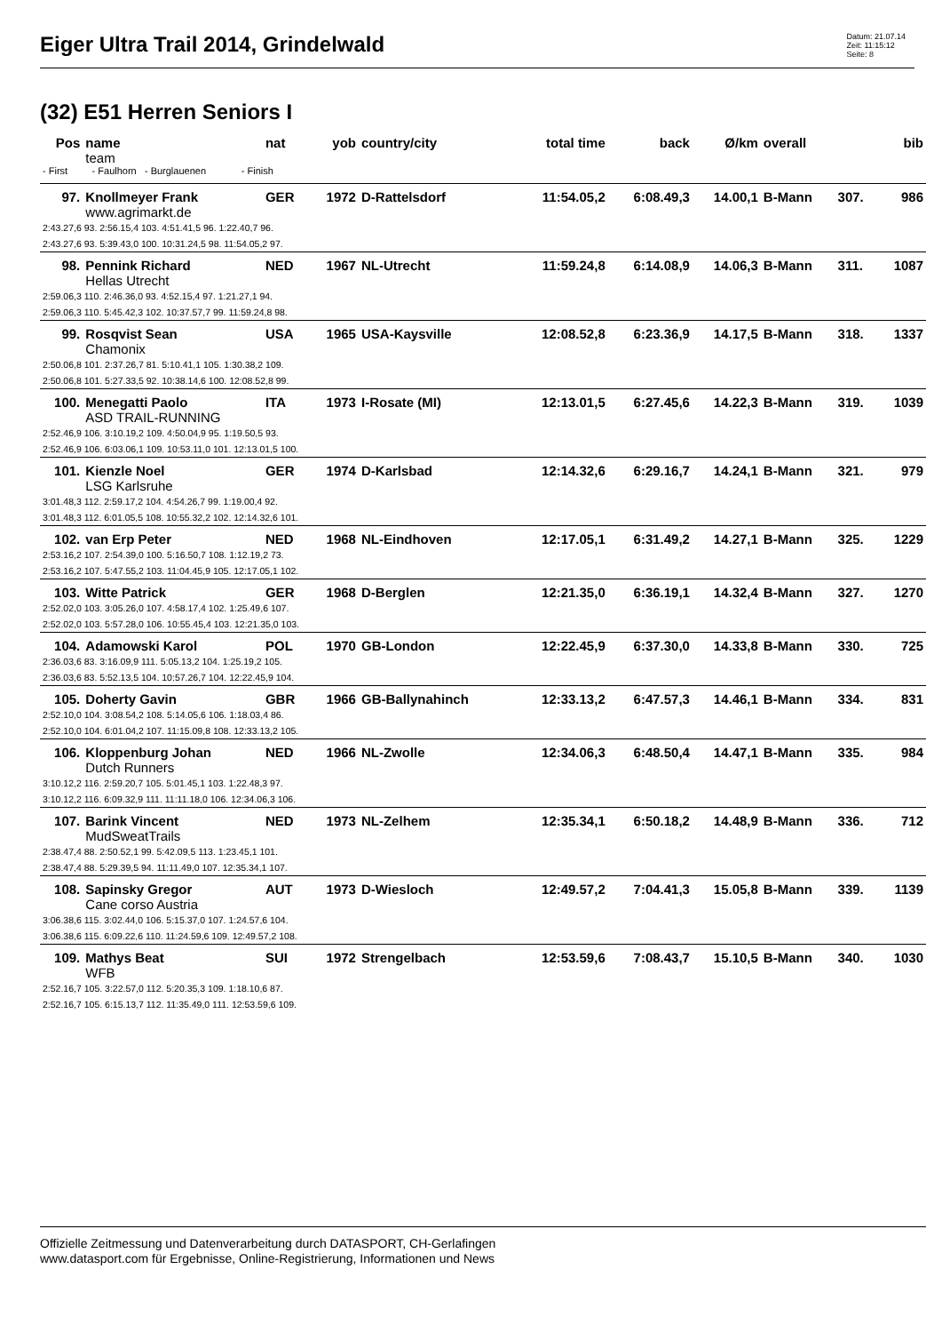Eiger Ultra Trail 2014, Grindelwald
Datum: 21.07.14
Zeit: 11:15:12
Seite: 8
(32) E51 Herren Seniors I
| Pos | name | nat | yob | country/city | total time | back | Ø/km | overall | | bib |
| --- | --- | --- | --- | --- | --- | --- | --- | --- | --- | --- |
| | team | | | | | | | | | |
| - First - Faulhorn - Burglauenen - Finish | | | | | | | | | | |
| 97. | Knollmeyer Frank | GER | 1972 | D-Rattelsdorf | 11:54.05,2 | 6:08.49,3 | 14.00,1 | B-Mann | 307. | 986 |
| | www.agrimarkt.de | | | | | | | | | |
| 2:43.27,6 93. 2:56.15,4 103. 4:51.41,5 96. 1:22.40,7 96. | | | | | | | | | | |
| 2:43.27,6 93. 5:39.43,0 100. 10:31.24,5 98. 11:54.05,2 97. | | | | | | | | | | |
| 98. | Pennink Richard | NED | 1967 | NL-Utrecht | 11:59.24,8 | 6:14.08,9 | 14.06,3 | B-Mann | 311. | 1087 |
| | Hellas Utrecht | | | | | | | | | |
| 2:59.06,3 110. 2:46.36,0 93. 4:52.15,4 97. 1:21.27,1 94. | | | | | | | | | | |
| 2:59.06,3 110. 5:45.42,3 102. 10:37.57,7 99. 11:59.24,8 98. | | | | | | | | | | |
| 99. | Rosqvist Sean | USA | 1965 | USA-Kaysville | 12:08.52,8 | 6:23.36,9 | 14.17,5 | B-Mann | 318. | 1337 |
| | Chamonix | | | | | | | | | |
| 2:50.06,8 101. 2:37.26,7 81. 5:10.41,1 105. 1:30.38,2 109. | | | | | | | | | | |
| 2:50.06,8 101. 5:27.33,5 92. 10:38.14,6 100. 12:08.52,8 99. | | | | | | | | | | |
| 100. | Menegatti Paolo | ITA | 1973 | I-Rosate (MI) | 12:13.01,5 | 6:27.45,6 | 14.22,3 | B-Mann | 319. | 1039 |
| | ASD TRAIL-RUNNING | | | | | | | | | |
| 2:52.46,9 106. 3:10.19,2 109. 4:50.04,9 95. 1:19.50,5 93. | | | | | | | | | | |
| 2:52.46,9 106. 6:03.06,1 109. 10:53.11,0 101. 12:13.01,5 100. | | | | | | | | | | |
| 101. | Kienzle Noel | GER | 1974 | D-Karlsbad | 12:14.32,6 | 6:29.16,7 | 14.24,1 | B-Mann | 321. | 979 |
| | LSG Karlsruhe | | | | | | | | | |
| 3:01.48,3 112. 2:59.17,2 104. 4:54.26,7 99. 1:19.00,4 92. | | | | | | | | | | |
| 3:01.48,3 112. 6:01.05,5 108. 10:55.32,2 102. 12:14.32,6 101. | | | | | | | | | | |
| 102. | van Erp Peter | NED | 1968 | NL-Eindhoven | 12:17.05,1 | 6:31.49,2 | 14.27,1 | B-Mann | 325. | 1229 |
| 2:53.16,2 107. 2:54.39,0 100. 5:16.50,7 108. 1:12.19,2 73. | | | | | | | | | | |
| 2:53.16,2 107. 5:47.55,2 103. 11:04.45,9 105. 12:17.05,1 102. | | | | | | | | | | |
| 103. | Witte Patrick | GER | 1968 | D-Berglen | 12:21.35,0 | 6:36.19,1 | 14.32,4 | B-Mann | 327. | 1270 |
| 2:52.02,0 103. 3:05.26,0 107. 4:58.17,4 102. 1:25.49,6 107. | | | | | | | | | | |
| 2:52.02,0 103. 5:57.28,0 106. 10:55.45,4 103. 12:21.35,0 103. | | | | | | | | | | |
| 104. | Adamowski Karol | POL | 1970 | GB-London | 12:22.45,9 | 6:37.30,0 | 14.33,8 | B-Mann | 330. | 725 |
| 2:36.03,6 83. 3:16.09,9 111. 5:05.13,2 104. 1:25.19,2 105. | | | | | | | | | | |
| 2:36.03,6 83. 5:52.13,5 104. 10:57.26,7 104. 12:22.45,9 104. | | | | | | | | | | |
| 105. | Doherty Gavin | GBR | 1966 | GB-Ballynahinch | 12:33.13,2 | 6:47.57,3 | 14.46,1 | B-Mann | 334. | 831 |
| 2:52.10,0 104. 3:08.54,2 108. 5:14.05,6 106. 1:18.03,4 86. | | | | | | | | | | |
| 2:52.10,0 104. 6:01.04,2 107. 11:15.09,8 108. 12:33.13,2 105. | | | | | | | | | | |
| 106. | Kloppenburg Johan | NED | 1966 | NL-Zwolle | 12:34.06,3 | 6:48.50,4 | 14.47,1 | B-Mann | 335. | 984 |
| | Dutch Runners | | | | | | | | | |
| 3:10.12,2 116. 2:59.20,7 105. 5:01.45,1 103. 1:22.48,3 97. | | | | | | | | | | |
| 3:10.12,2 116. 6:09.32,9 111. 11:11.18,0 106. 12:34.06,3 106. | | | | | | | | | | |
| 107. | Barink Vincent | NED | 1973 | NL-Zelhem | 12:35.34,1 | 6:50.18,2 | 14.48,9 | B-Mann | 336. | 712 |
| | MudSweatTrails | | | | | | | | | |
| 2:38.47,4 88. 2:50.52,1 99. 5:42.09,5 113. 1:23.45,1 101. | | | | | | | | | | |
| 2:38.47,4 88. 5:29.39,5 94. 11:11.49,0 107. 12:35.34,1 107. | | | | | | | | | | |
| 108. | Sapinsky Gregor | AUT | 1973 | D-Wiesloch | 12:49.57,2 | 7:04.41,3 | 15.05,8 | B-Mann | 339. | 1139 |
| | Cane corso Austria | | | | | | | | | |
| 3:06.38,6 115. 3:02.44,0 106. 5:15.37,0 107. 1:24.57,6 104. | | | | | | | | | | |
| 3:06.38,6 115. 6:09.22,6 110. 11:24.59,6 109. 12:49.57,2 108. | | | | | | | | | | |
| 109. | Mathys Beat | SUI | 1972 | Strengelbach | 12:53.59,6 | 7:08.43,7 | 15.10,5 | B-Mann | 340. | 1030 |
| | WFB | | | | | | | | | |
| 2:52.16,7 105. 3:22.57,0 112. 5:20.35,3 109. 1:18.10,6 87. | | | | | | | | | | |
| 2:52.16,7 105. 6:15.13,7 112. 11:35.49,0 111. 12:53.59,6 109. | | | | | | | | | | |
Offizielle Zeitmessung und Datenverarbeitung durch DATASPORT, CH-Gerlafingen
www.datasport.com für Ergebnisse, Online-Registrierung, Informationen und News